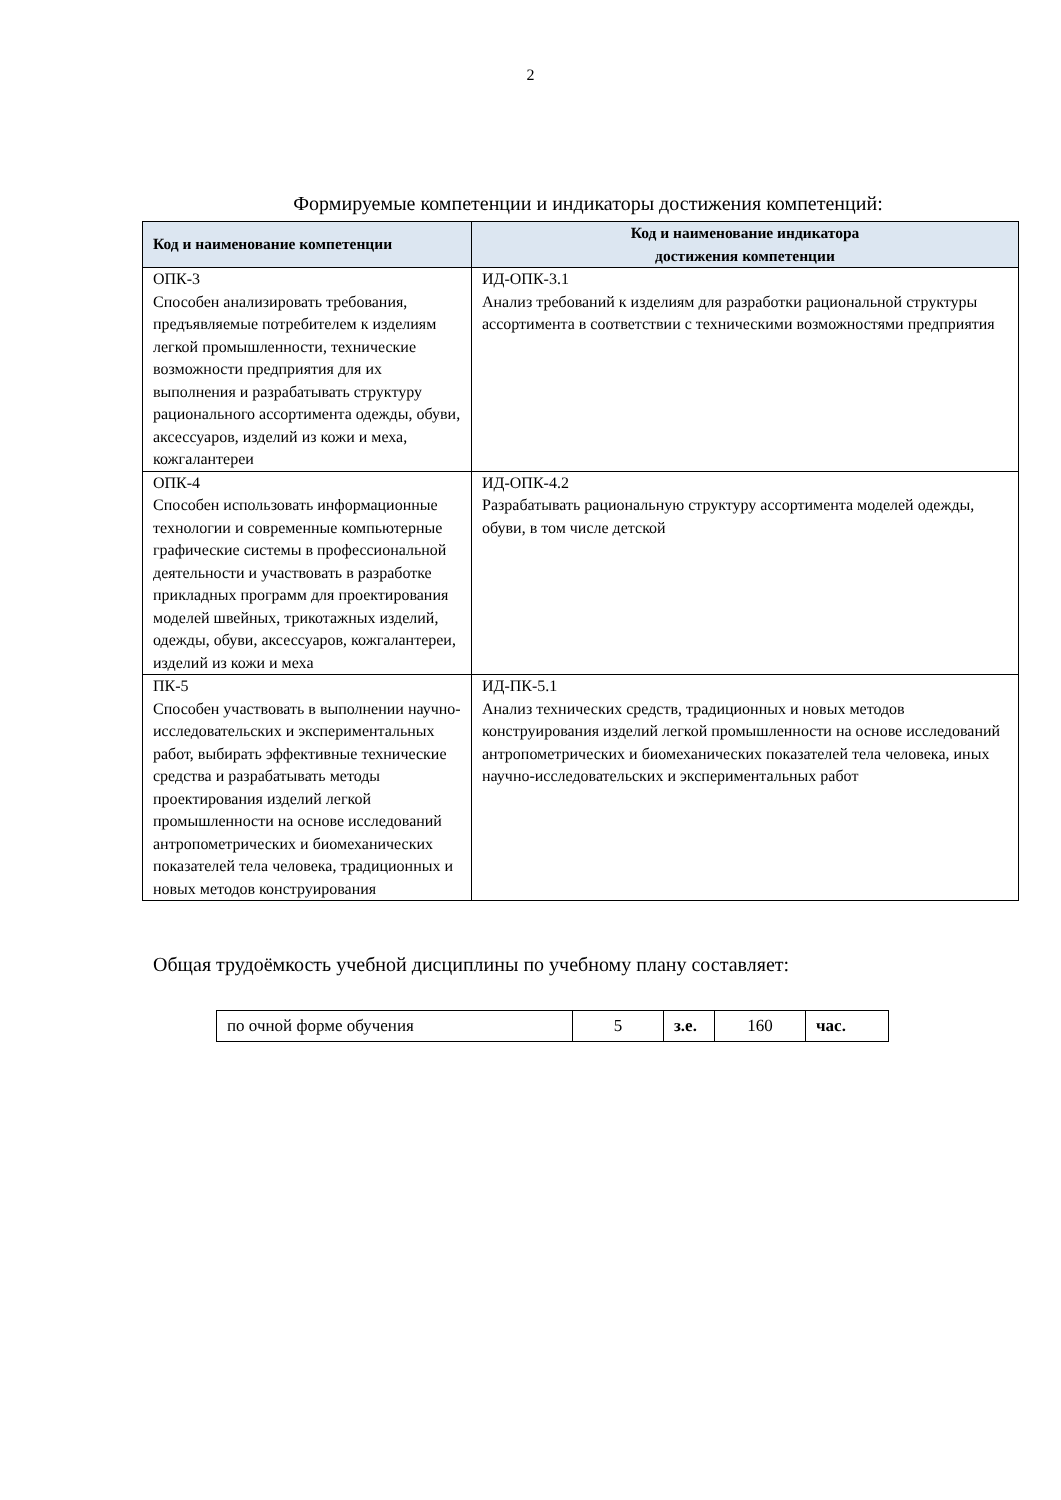2
Формируемые компетенции и индикаторы достижения компетенций:
| Код и наименование компетенции | Код и наименование индикатора достижения компетенции |
| --- | --- |
| ОПК-3 Способен анализировать требования, предъявляемые потребителем к изделиям легкой промышленности, технические возможности предприятия для их выполнения и разрабатывать структуру рационального ассортимента одежды, обуви, аксессуаров, изделий из кожи и меха, кожгалантереи | ИД-ОПК-3.1 Анализ требований к изделиям для разработки рациональной структуры ассортимента в соответствии с техническими возможностями предприятия |
| ОПК-4 Способен использовать информационные технологии и современные компьютерные графические системы в профессиональной деятельности и участвовать в разработке прикладных программ для проектирования моделей швейных, трикотажных изделий, одежды, обуви, аксессуаров, кожгалантереи, изделий из кожи и меха | ИД-ОПК-4.2 Разрабатывать рациональную структуру ассортимента моделей одежды, обуви, в том числе детской |
| ПК-5 Способен участвовать в выполнении научно-исследовательских и экспериментальных работ, выбирать эффективные технические средства и разрабатывать методы проектирования изделий легкой промышленности на основе исследований антропометрических и биомеханических показателей тела человека, традиционных и новых методов конструирования | ИД-ПК-5.1 Анализ технических средств, традиционных и новых методов конструирования изделий легкой промышленности на основе исследований антропометрических и биомеханических показателей тела человека, иных научно-исследовательских и экспериментальных работ |
Общая трудоёмкость учебной дисциплины по учебному плану составляет:
| по очной форме обучения | 5 | з.е. | 160 | час. |